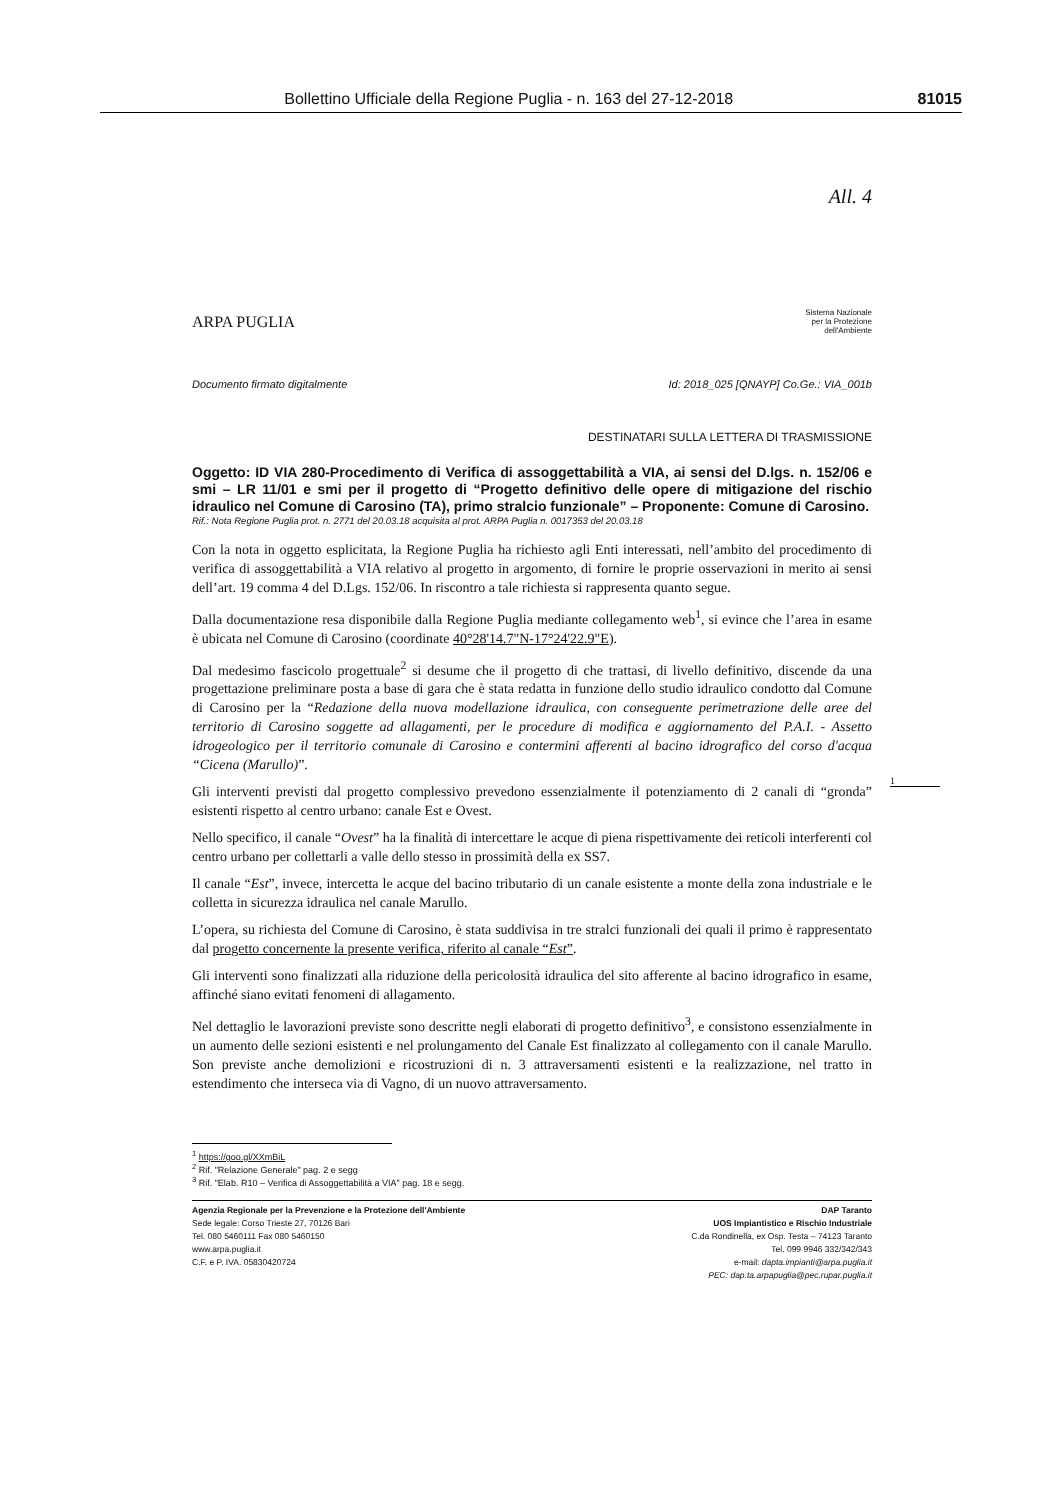Bollettino Ufficiale della Regione Puglia - n. 163 del 27-12-2018 81015
All. 4
ARPA PUGLIA
Sistema Nazionale
per la Protezione
dell'Ambiente
Documento firmato digitalmente Id: 2018_025 [QNAYP] Co.Ge.: VIA_001b
DESTINATARI SULLA LETTERA DI TRASMISSIONE
Oggetto: ID VIA 280-Procedimento di Verifica di assoggettabilità a VIA, ai sensi del D.lgs. n. 152/06 e smi – LR 11/01 e smi per il progetto di “Progetto definitivo delle opere di mitigazione del rischio idraulico nel Comune di Carosino (TA), primo stralcio funzionale” – Proponente: Comune di Carosino.
Rif.: Nota Regione Puglia prot. n. 2771 del 20.03.18 acquisita al prot. ARPA Puglia n. 0017353 del 20.03.18
Con la nota in oggetto esplicitata, la Regione Puglia ha richiesto agli Enti interessati, nell’ambito del procedimento di verifica di assoggettabilità a VIA relativo al progetto in argomento, di fornire le proprie osservazioni in merito ai sensi dell’art. 19 comma 4 del D.Lgs. 152/06. In riscontro a tale richiesta si rappresenta quanto segue.
Dalla documentazione resa disponibile dalla Regione Puglia mediante collegamento web<sup>1</sup>, si evince che l’area in esame è ubicata nel Comune di Carosino (coordinate 40°28'14.7"N-17°24'22.9"E).
Dal medesimo fascicolo progettuale<sup>2</sup> si desume che il progetto di che trattasi, di livello definitivo, discende da una progettazione preliminare posta a base di gara che è stata redatta in funzione dello studio idraulico condotto dal Comune di Carosino per la “Redazione della nuova modellazione idraulica, con conseguente perimetrazione delle aree del territorio di Carosino soggette ad allagamenti, per le procedure di modifica e aggiornamento del P.A.I. - Assetto idrogeologico per il territorio comunale di Carosino e contermini afferenti al bacino idrografico del corso d'acqua “Cicena (Marullo)”.
Gli interventi previsti dal progetto complessivo prevedono essenzialmente il potenziamento di 2 canali di “gronda” esistenti rispetto al centro urbano: canale Est e Ovest.
Nello specifico, il canale “Ovest” ha la finalità di intercettare le acque di piena rispettivamente dei reticoli interferenti col centro urbano per collettarli a valle dello stesso in prossimità della ex SS7.
Il canale “Est”, invece, intercetta le acque del bacino tributario di un canale esistente a monte della zona industriale e le colletta in sicurezza idraulica nel canale Marullo.
L’opera, su richiesta del Comune di Carosino, è stata suddivisa in tre stralci funzionali dei quali il primo è rappresentato dal progetto concernente la presente verifica, riferito al canale “Est”.
Gli interventi sono finalizzati alla riduzione della pericolosità idraulica del sito afferente al bacino idrografico in esame, affinché siano evitati fenomeni di allagamento.
Nel dettaglio le lavorazioni previste sono descritte negli elaborati di progetto definitivo<sup>3</sup>, e consistono essenzialmente in un aumento delle sezioni esistenti e nel prolungamento del Canale Est finalizzato al collegamento con il canale Marullo. Son previste anche demolizioni e ricostruzioni di n. 3 attraversamenti esistenti e la realizzazione, nel tratto in estendimento che interseca via di Vagno, di un nuovo attraversamento.
<sup>1</sup> https://goo.gl/XXmBiL
<sup>2</sup> Rif. "Relazione Generale" pag. 2 e segg
<sup>3</sup> Rif. "Elab. R10 – Verifica di Assoggettabilità a VIA" pag. 18 e segg.
Agenzia Regionale per la Prevenzione e la Protezione dell'Ambiente
Sede legale: Corso Trieste 27, 70126 Bari
Tel. 080 5460111 Fax 080 5460150
www.arpa.puglia.it
C.F. e P. IVA. 05830420724
DAP Taranto
UOS Impiantistico e Rischio Industriale
C.da Rondinella, ex Osp. Testa – 74123 Taranto
Tel. 099 9946 332/342/343
e-mail: dapta.impianti@arpa.puglia.it
PEC: dap.ta.arpapuglia@pec.rupar.puglia.it
1